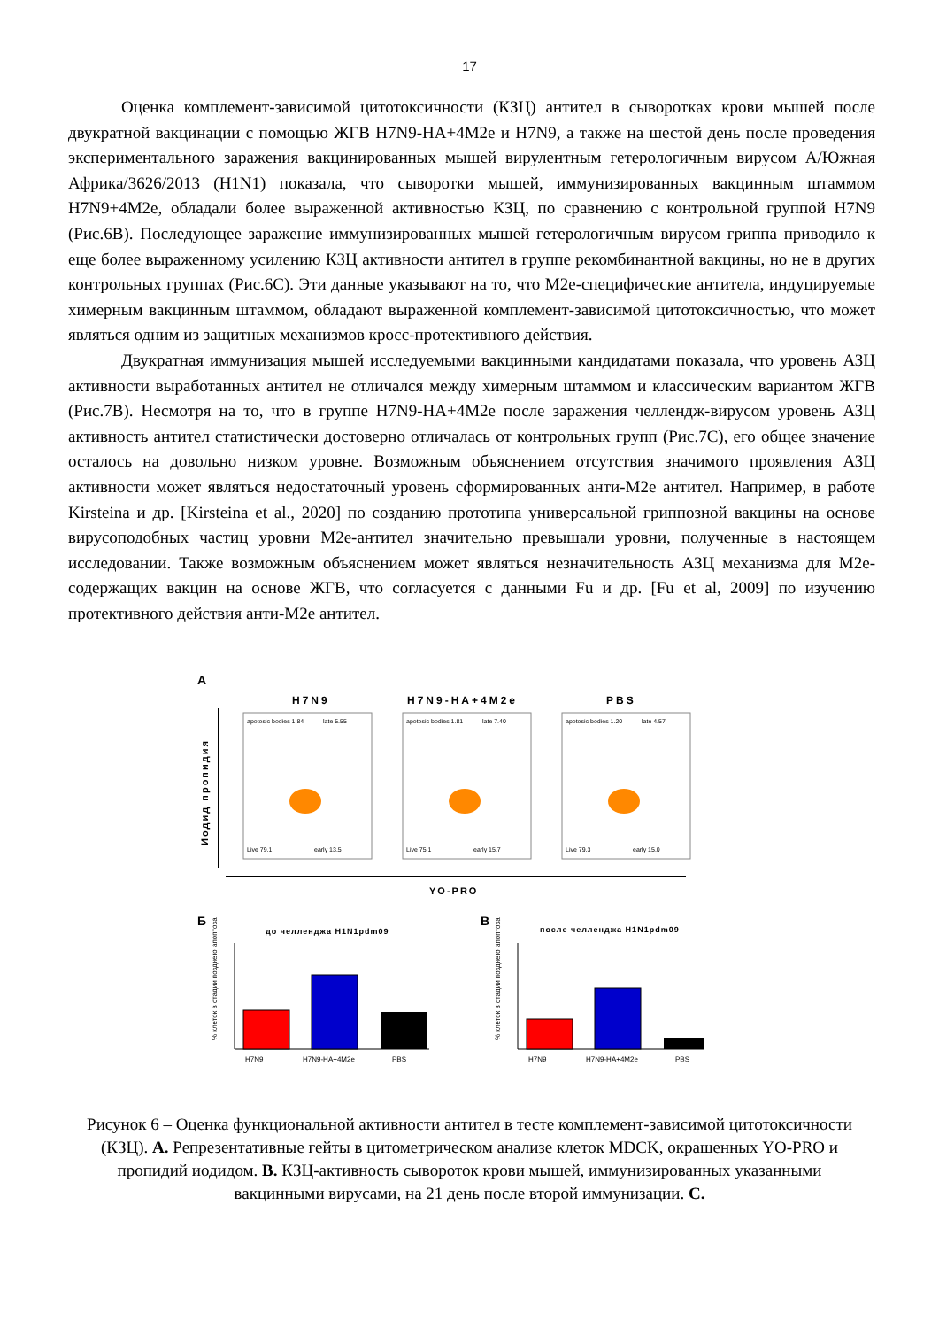17
Оценка комплемент-зависимой цитотоксичности (КЗЦ) антител в сыворотках крови мышей после двукратной вакцинации с помощью ЖГВ H7N9-HA+4M2e и H7N9, а также на шестой день после проведения экспериментального заражения вакцинированных мышей вирулентным гетерологичным вирусом А/Южная Африка/3626/2013 (H1N1) показала, что сыворотки мышей, иммунизированных вакцинным штаммом H7N9+4M2e, обладали более выраженной активностью КЗЦ, по сравнению с контрольной группой H7N9 (Рис.6В). Последующее заражение иммунизированных мышей гетерологичным вирусом гриппа приводило к еще более выраженному усилению КЗЦ активности антител в группе рекомбинантной вакцины, но не в других контрольных группах (Рис.6С). Эти данные указывают на то, что M2e-специфические антитела, индуцируемые химерным вакцинным штаммом, обладают выраженной комплемент-зависимой цитотоксичностью, что может являться одним из защитных механизмов кросс-протективного действия.
Двукратная иммунизация мышей исследуемыми вакцинными кандидатами показала, что уровень АЗЦ активности выработанных антител не отличался между химерным штаммом и классическим вариантом ЖГВ (Рис.7В). Несмотря на то, что в группе H7N9-HA+4M2e после заражения челлендж-вирусом уровень АЗЦ активность антител статистически достоверно отличалась от контрольных групп (Рис.7С), его общее значение осталось на довольно низком уровне. Возможным объяснением отсутствия значимого проявления АЗЦ активности может являться недостаточный уровень сформированных анти-M2e антител. Например, в работе Kirsteina и др. [Kirsteina et al., 2020] по созданию прототипа универсальной гриппозной вакцины на основе вирусоподобных частиц уровни M2e-антител значительно превышали уровни, полученные в настоящем исследовании. Также возможным объяснением может являться незначительность АЗЦ механизма для M2e-содержащих вакцин на основе ЖГВ, что согласуется с данными Fu и др. [Fu et al, 2009] по изучению протективного действия анти-M2e антител.
A
H7N9
H7N9-HA+4M2e
PBS
Иодид пропидия
apotosic bodies 1.84
late 5.55
Live 79.1
early 13.5
apotosic bodies 1.81
late 7.40
Live 75.1
early 15.7
apotosic bodies 1.20
late 4.57
Live 79.3
early 15.0
YO-PRO
Б
В
до челленджа H1N1pdm09
после челленджа H1N1pdm09
H7N9
H7N9-HA+4M2e
PBS
% клеток в стадии позднего апоптоза
H7N9
H7N9-HA+4M2e
PBS
% клеток в стадии позднего апоптоза
Рисунок 6 – Оценка функциональной активности антител в тесте комплемент-зависимой цитотоксичности (КЗЦ). А. Репрезентативные гейты в цитометрическом анализе клеток MDCK, окрашенных YO-PRO и пропидий иодидом. В. КЗЦ-активность сывороток крови мышей, иммунизированных указанными вакцинными вирусами, на 21 день после второй иммунизации. С.